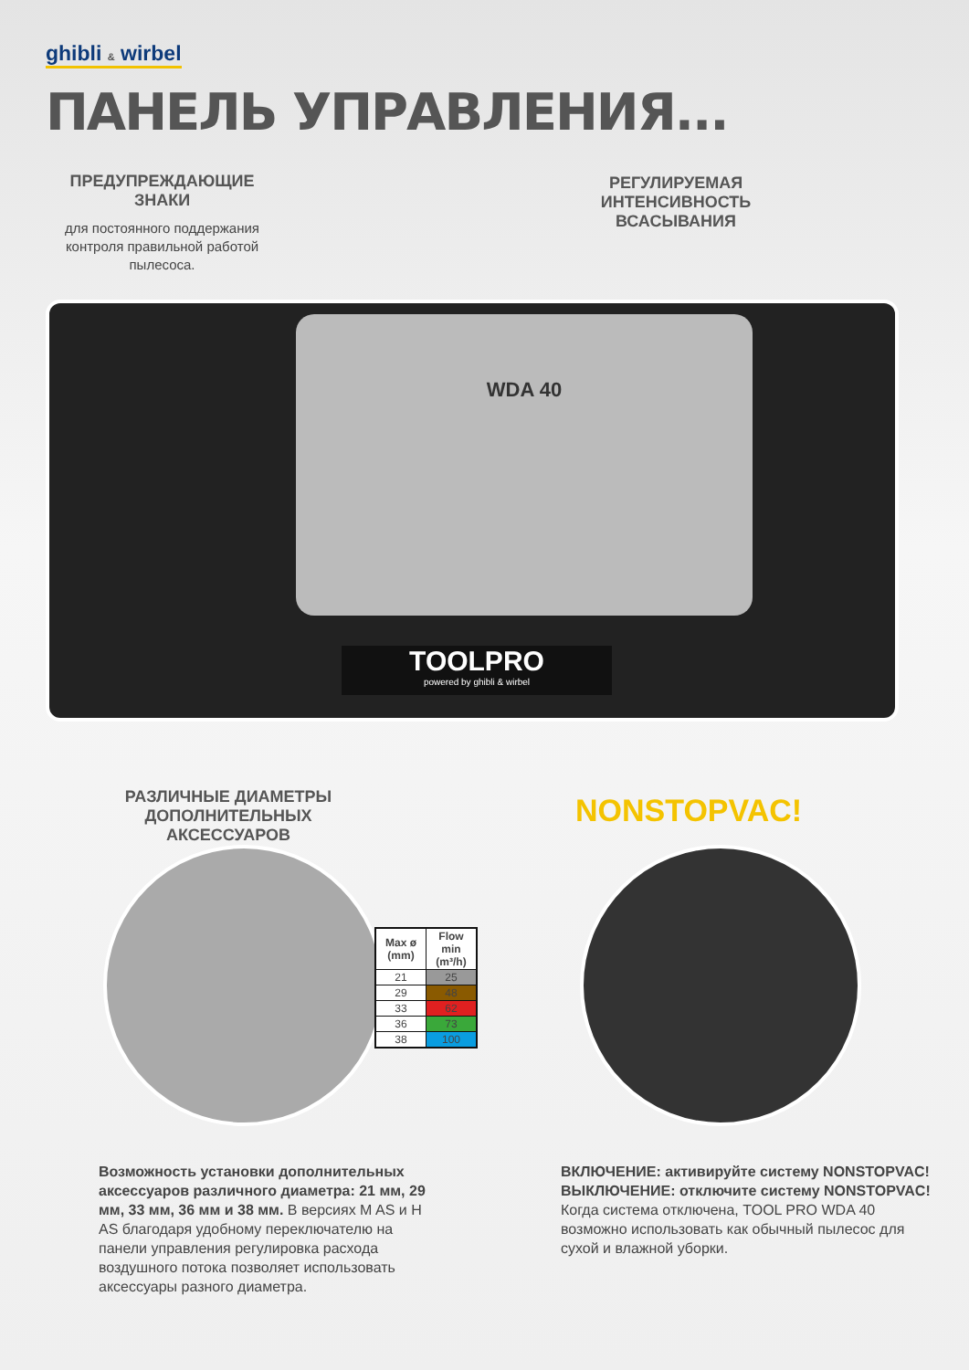ghibli & wirbel
ПАНЕЛЬ УПРАВЛЕНИЯ...
ПРЕДУПРЕЖДАЮЩИЕ ЗНАКИ
для постоянного поддержания контроля правильной работой пылесоса.
РЕГУЛИРУЕМАЯ ИНТЕНСИВНОСТЬ ВСАСЫВАНИЯ
WDA 40
TOOLPRO
powered by ghibli & wirbel
РАЗЛИЧНЫЕ ДИАМЕТРЫ ДОПОЛНИТЕЛЬНЫХ АКСЕССУАРОВ
NONSTOPVAC!
| Max ø (mm) | Flow min (m³/h) |
| --- | --- |
| 21 | 25 |
| 29 | 48 |
| 33 | 62 |
| 36 | 73 |
| 38 | 100 |
Возможность установки дополнительных аксессуаров различного диаметра: 21 мм, 29 мм, 33 мм, 36 мм и 38 мм. В версиях M AS и H AS благодаря удобному переключателю на панели управления регулировка расхода воздушного потока позволяет использовать аксессуары разного диаметра.
ВКЛЮЧЕНИЕ: активируйте систему NONSTOPVAC!
ВЫКЛЮЧЕНИЕ: отключите систему NONSTOPVAC!
Когда система отключена, TOOL PRO WDA 40 возможно использовать как обычный пылесос для сухой и влажной уборки.